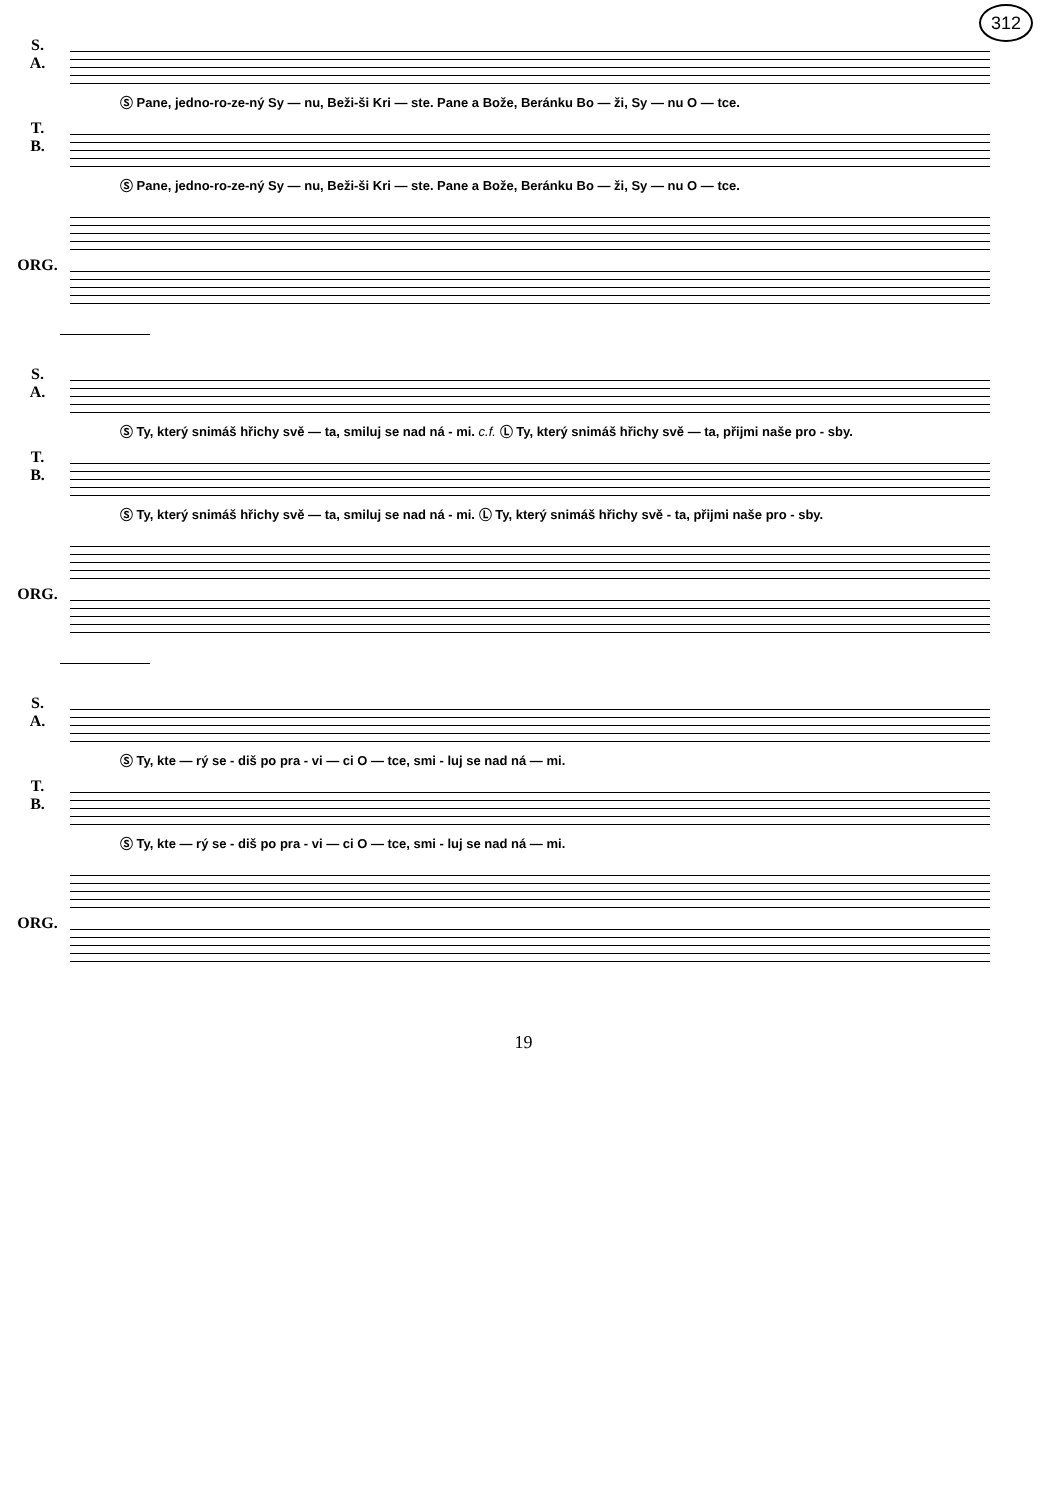312
S.
A.
Ⓢ Pane, jedno-ro-ze-ný Sy — nu, Beži-ši Kri — ste. Pane a Bože, Beránku Bo — ži, Sy — nu O — tce.
T.
B.
Ⓢ Pane, jedno-ro-ze-ný Sy — nu, Beži-ši Kri — ste. Pane a Bože, Beránku Bo — ži, Sy — nu O — tce.
ORG.
S.
A.
Ⓢ Ty, který snimáš hřichy svě — ta, smiluj se nad ná - mi. c.f. Ⓛ Ty, který snimáš hřichy svě — ta, přijmi naše pro - sby.
T.
B.
Ⓢ Ty, který snimáš hřichy svě — ta, smiluj se nad ná - mi. Ⓛ Ty, který snimáš hřichy svě - ta, přijmi naše pro - sby.
ORG.
S.
A.
Ⓢ Ty, kte — rý se - diš po pra - vi — ci O — tce, smi - luj se nad ná — mi.
T.
B.
Ⓢ Ty, kte — rý se - diš po pra - vi — ci O — tce, smi - luj se nad ná — mi.
ORG.
19